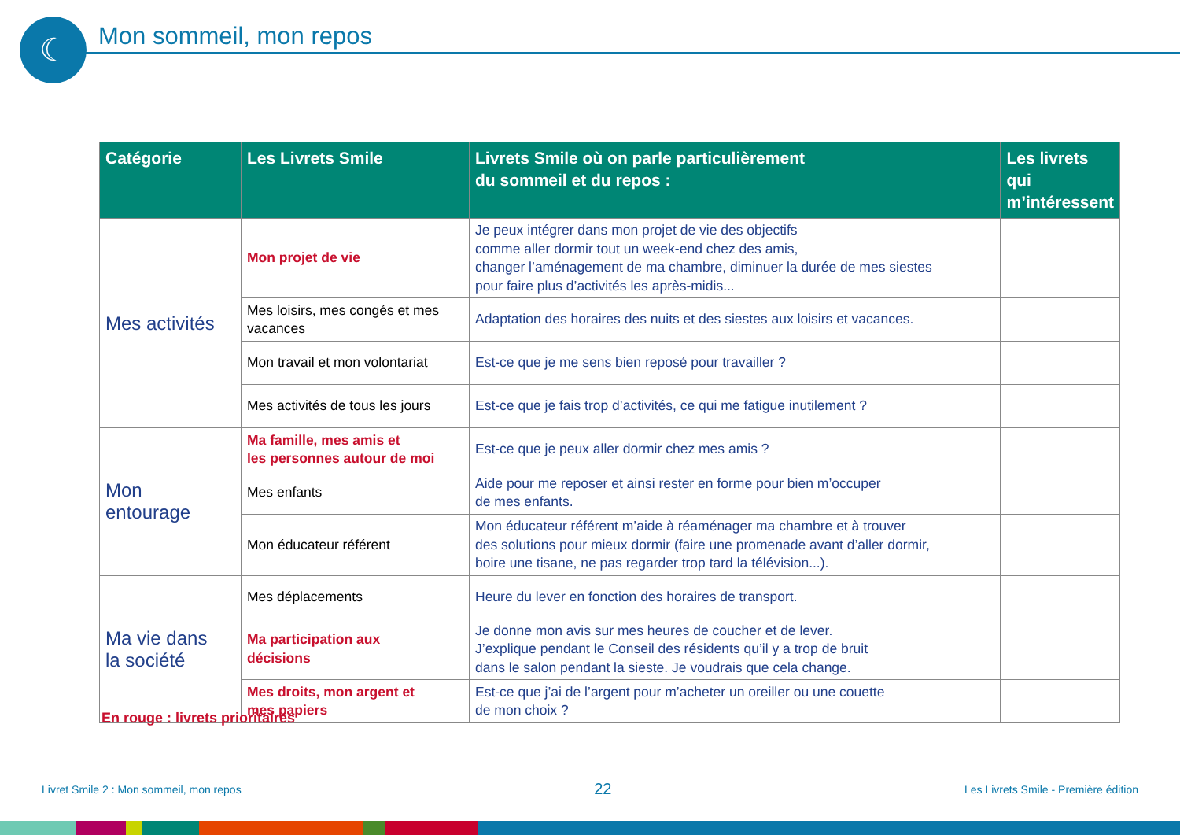☾ Mon sommeil, mon repos
| Catégorie | Les Livrets Smile | Livrets Smile où on parle particulièrement du sommeil et du repos : | Les livrets qui m’intéressent |
| --- | --- | --- | --- |
| Mes activités | Mon projet de vie | Je peux intégrer dans mon projet de vie des objectifs comme aller dormir tout un week-end chez des amis, changer l’aménagement de ma chambre, diminuer la durée de mes siestes pour faire plus d’activités les après-midis... | |
| | Mes loisirs, mes congés et mes vacances | Adaptation des horaires des nuits et des siestes aux loisirs et vacances. | |
| | Mon travail et mon volontariat | Est-ce que je me sens bien reposé pour travailler ? | |
| | Mes activités de tous les jours | Est-ce que je fais trop d’activités, ce qui me fatigue inutilement ? | |
| Mon entourage | Ma famille, mes amis et les personnes autour de moi | Est-ce que je peux aller dormir chez mes amis ? | |
| | Mes enfants | Aide pour me reposer et ainsi rester en forme pour bien m’occuper de mes enfants. | |
| | Mon éducateur référent | Mon éducateur référent m’aide à réaménager ma chambre et à trouver des solutions pour mieux dormir (faire une promenade avant d’aller dormir, boire une tisane, ne pas regarder trop tard la télévision...). | |
| Ma vie dans la société | Mes déplacements | Heure du lever en fonction des horaires de transport. | |
| | Ma participation aux décisions | Je donne mon avis sur mes heures de coucher et de lever. J’explique pendant le Conseil des résidents qu’il y a trop de bruit dans le salon pendant la sieste. Je voudrais que cela change. | |
| | Mes droits, mon argent et mes papiers | Est-ce que j’ai de l’argent pour m’acheter un oreiller ou une couette de mon choix ? | |
En rouge : livrets prioritaires
Livret Smile 2 : Mon sommeil, mon repos 22 Les Livrets Smile - Première édition